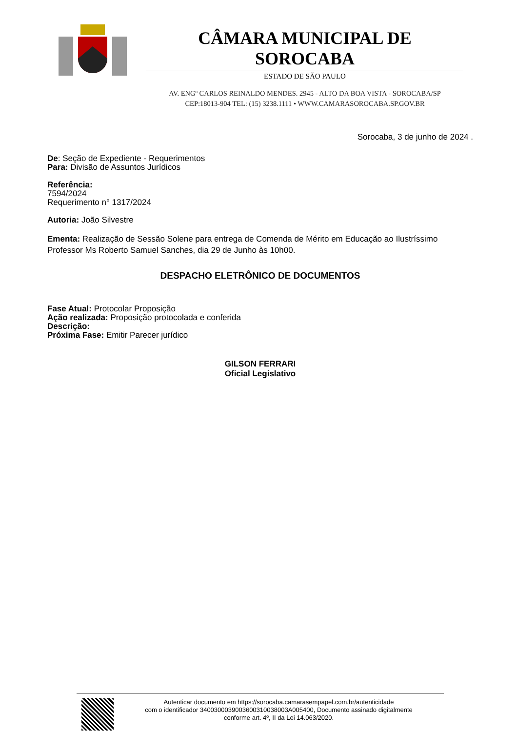CÂMARA MUNICIPAL DE SOROCABA
ESTADO DE SÃO PAULO
AV. ENGº CARLOS REINALDO MENDES. 2945 - ALTO DA BOA VISTA - SOROCABA/SP
CEP:18013-904 TEL: (15) 3238.1111 • WWW.CAMARASOROCABA.SP.GOV.BR
Sorocaba, 3 de junho de 2024 .
De: Seção de Expediente - Requerimentos
Para: Divisão de Assuntos Jurídicos
Referência:
7594/2024
Requerimento n° 1317/2024
Autoria: João Silvestre
Ementa: Realização de Sessão Solene para entrega de Comenda de Mérito em Educação ao Ilustríssimo Professor Ms Roberto Samuel Sanches, dia 29 de Junho às 10h00.
DESPACHO ELETRÔNICO DE DOCUMENTOS
Fase Atual: Protocolar Proposição
Ação realizada: Proposição protocolada e conferida
Descrição:
Próxima Fase: Emitir Parecer jurídico
GILSON FERRARI
Oficial Legislativo
Autenticar documento em https://sorocaba.camarasempapel.com.br/autenticidade
com o identificador 3400300039003600310038003A005400, Documento assinado digitalmente
conforme art. 4º, II da Lei 14.063/2020.